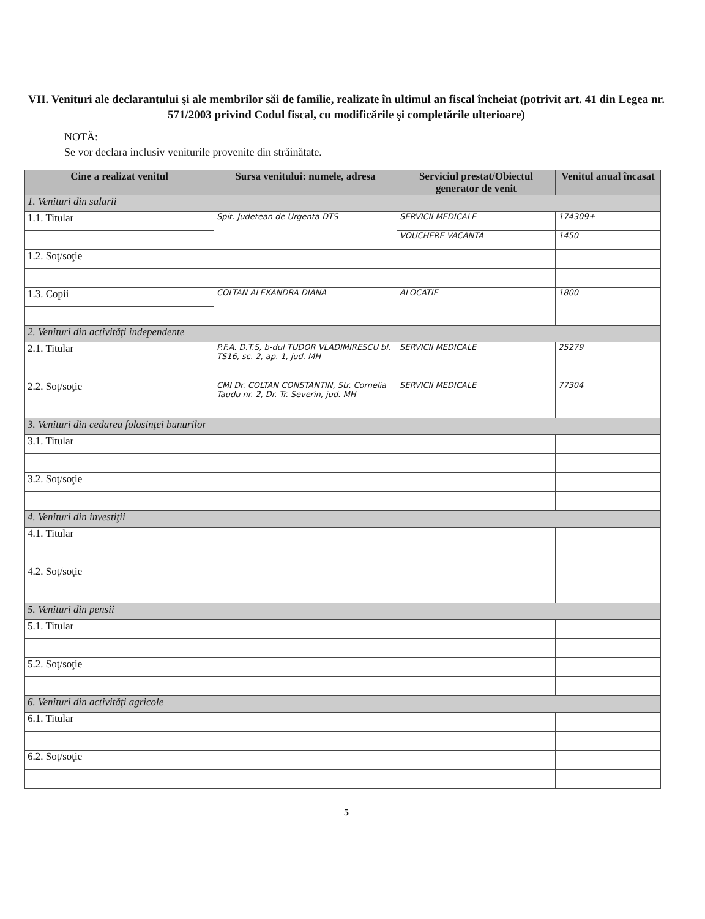VII. Venituri ale declarantului şi ale membrilor săi de familie, realizate în ultimul an fiscal încheiat (potrivit art. 41 din Legea nr. 571/2003 privind Codul fiscal, cu modificările şi completările ulterioare)
NOTĂ:
Se vor declara inclusiv veniturile provenite din străinătate.
| Cine a realizat venitul | Sursa venitului: numele, adresa | Serviciul prestat/Obiectul generator de venit | Venitul anual încasat |
| --- | --- | --- | --- |
| 1. Venituri din salarii | | | |
| 1.1. Titular | Spit. Judetean de Urgenta DTS | SERVICII MEDICALE | 174309+ |
| | | VOUCHERE VACANTA | 1450 |
| 1.2. Soţ/soţie | | | |
| 1.3. Copii | COLTAN ALEXANDRA DIANA | ALOCATIE | 1800 |
| 2. Venituri din activităţi independente | | | |
| 2.1. Titular | P.F.A. D.T.S, b-dul TUDOR VLADIMIRESCU bl. TS16, sc. 2, ap. 1, jud. MH | SERVICII MEDICALE | 25279 |
| 2.2. Soţ/soţie | CMI Dr. COLTAN CONSTANTIN, Str. Cornelia Taudu nr. 2, Dr. Tr. Severin, jud. MH | SERVICII MEDICALE | 77304 |
| 3. Venituri din cedarea folosinţei bunurilor | | | |
| 3.1. Titular | | | |
| 3.2. Soţ/soţie | | | |
| 4. Venituri din investiţii | | | |
| 4.1. Titular | | | |
| 4.2. Soţ/soţie | | | |
| 5. Venituri din pensii | | | |
| 5.1. Titular | | | |
| 5.2. Soţ/soţie | | | |
| 6. Venituri din activităţi agricole | | | |
| 6.1. Titular | | | |
| 6.2. Soţ/soţie | | | |
5